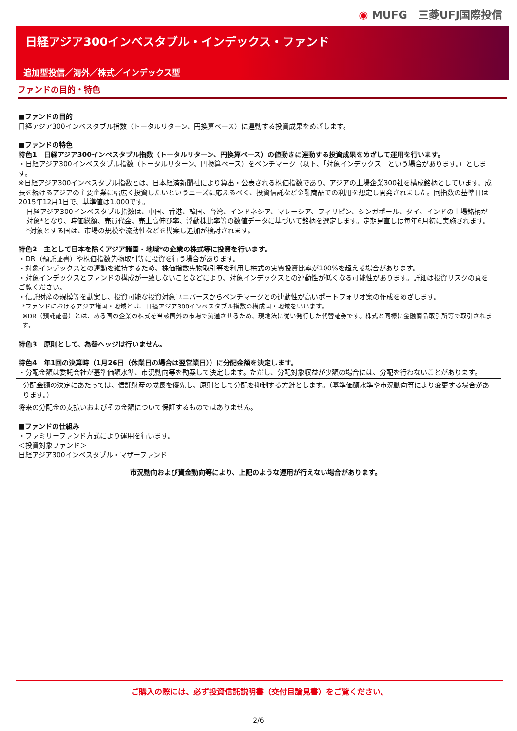◉ MUFG　三菱UFJ国際投信
日経アジア300インベスタブル・インデックス・ファンド
追加型投信／海外／株式／インデックス型
ファンドの目的・特色
■ファンドの目的
日経アジア300インベスタブル指数（トータルリターン、円換算ベース）に連動する投資成果をめざします。
■ファンドの特色
特色1　日経アジア300インベスタブル指数（トータルリターン、円換算ベース）の値動きに連動する投資成果をめざして運用を行います。
・日経アジア300インベスタブル指数（トータルリターン、円換算ベース）をベンチマーク（以下、「対象インデックス」という場合があります。）とします。
※日経アジア300インベスタブル指数とは、日本経済新聞社により算出・公表される株価指数であり、アジアの上場企業300社を構成銘柄としています。成長を続けるアジアの主要企業に幅広く投資したいというニーズに応えるべく、投資信託など金融商品での利用を想定し開発されました。同指数の基準日は2015年12月1日で、基準値は1,000です。
日経アジア300インベスタブル指数は、中国、香港、韓国、台湾、インドネシア、マレーシア、フィリピン、シンガポール、タイ、インドの上場銘柄が対象*となり、時価総額、売買代金、売上高伸び率、浮動株比率等の数値データに基づいて銘柄を選定します。定期見直しは毎年6月初に実施されます。
*対象とする国は、市場の規模や流動性などを勘案し追加が検討されます。
特色2　主として日本を除くアジア諸国・地域*の企業の株式等に投資を行います。
・DR（預託証書）や株価指数先物取引等に投資を行う場合があります。
・対象インデックスとの連動を維持するため、株価指数先物取引等を利用し株式の実質投資比率が100%を超える場合があります。
・対象インデックスとファンドの構成が一致しないことなどにより、対象インデックスとの連動性が低くなる可能性があります。詳細は投資リスクの頁をご覧ください。
・信託財産の規模等を勘案し、投資可能な投資対象ユニバースからベンチマークとの連動性が高いポートフォリオ案の作成をめざします。
*ファンドにおけるアジア諸国・地域とは、日経アジア300インベスタブル指数の構成国・地域をいいます。
※DR（預託証書）とは、ある国の企業の株式を当該国外の市場で流通させるため、現地法に従い発行した代替証券です。株式と同様に金融商品取引所等で取引されます。
特色3　原則として、為替ヘッジは行いません。
特色4　年1回の決算時（1月26日（休業日の場合は翌営業日））に分配金額を決定します。
・分配金額は委託会社が基準価額水準、市況動向等を勘案して決定します。ただし、分配対象収益が少額の場合には、分配を行わないことがあります。
分配金額の決定にあたっては、信託財産の成長を優先し、原則として分配を抑制する方針とします。（基準価額水準や市況動向等により変更する場合があります。）
将来の分配金の支払いおよびその金額について保証するものではありません。
■ファンドの仕組み
・ファミリーファンド方式により運用を行います。
＜投資対象ファンド＞
日経アジア300インベスタブル・マザーファンド
市況動向および資金動向等により、上記のような運用が行えない場合があります。
ご購入の際には、必ず投資信託説明書（交付目論見書）をご覧ください。
2/6